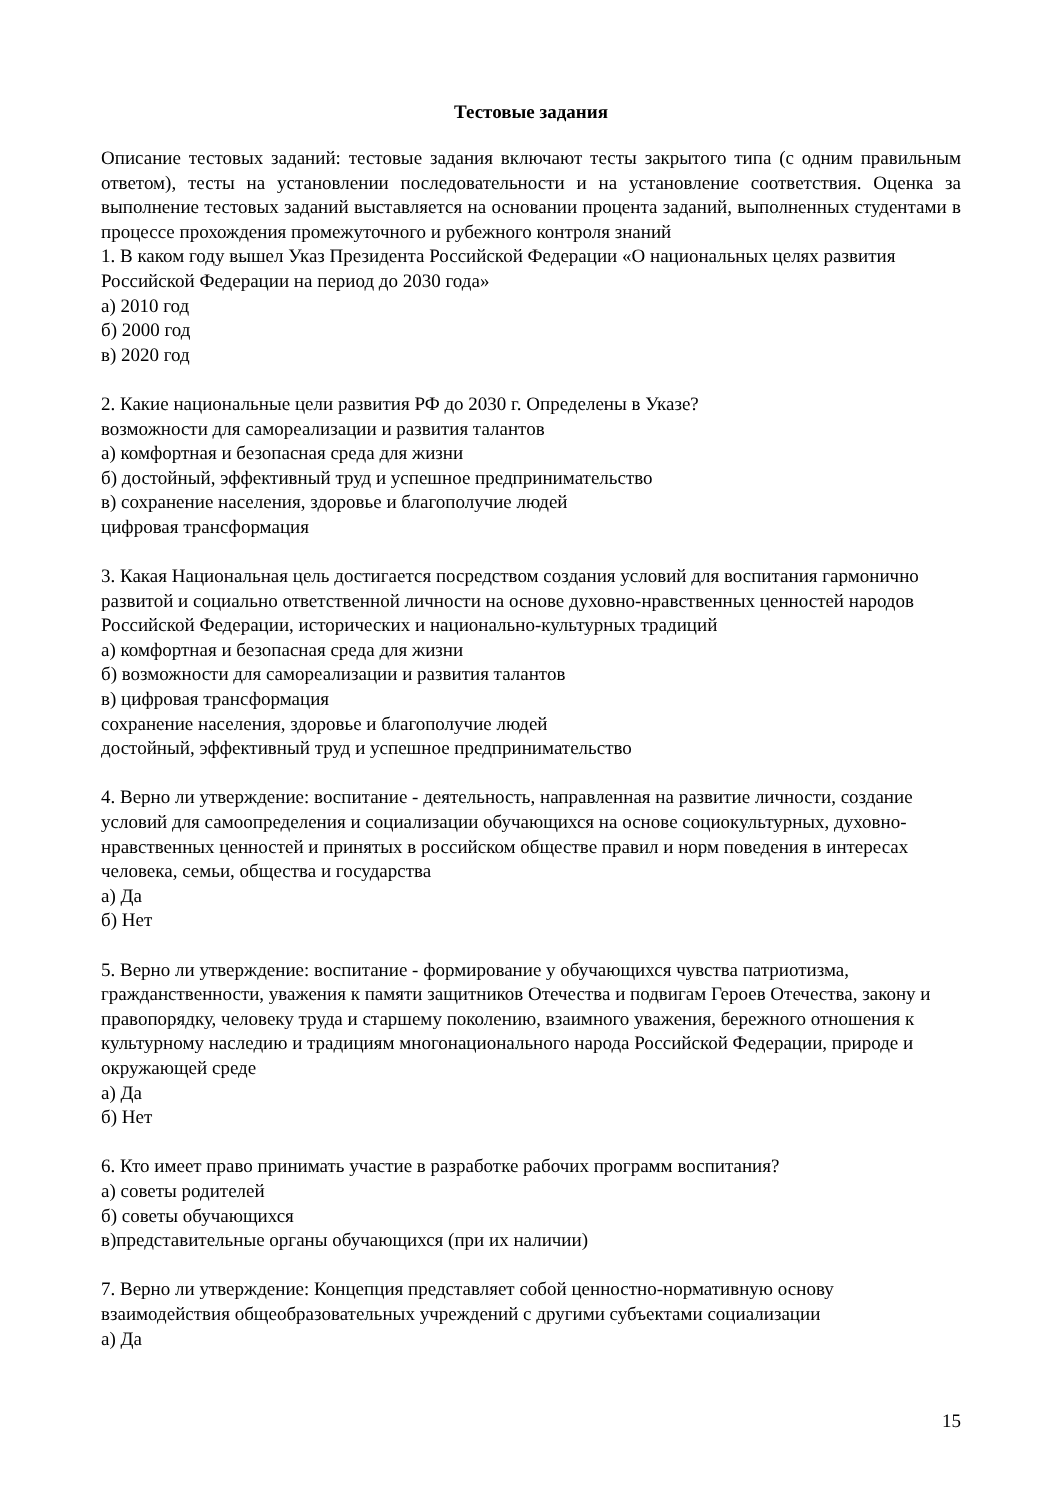Тестовые задания
Описание тестовых заданий: тестовые задания включают тесты закрытого типа (с одним правильным ответом), тесты на установлении последовательности и на установление соответствия. Оценка за выполнение тестовых заданий выставляется на основании процента заданий, выполненных студентами в процессе прохождения промежуточного и рубежного контроля знаний
1. В каком году вышел Указ Президента Российской Федерации «О национальных целях развития Российской Федерации на период до 2030 года»
а) 2010 год
б) 2000 год
в) 2020 год
2. Какие национальные цели развития РФ до 2030 г. Определены в Указе?
возможности для самореализации и развития талантов
а) комфортная и безопасная среда для жизни
б) достойный, эффективный труд и успешное предпринимательство
в) сохранение населения, здоровье и благополучие людей
цифровая трансформация
3. Какая Национальная цель достигается посредством создания условий для воспитания гармонично развитой и социально ответственной личности на основе духовно-нравственных ценностей народов Российской Федерации, исторических и национально-культурных традиций
а) комфортная и безопасная среда для жизни
б) возможности для самореализации и развития талантов
в) цифровая трансформация
сохранение населения, здоровье и благополучие людей
достойный, эффективный труд и успешное предпринимательство
4. Верно ли утверждение: воспитание - деятельность, направленная на развитие личности, создание условий для самоопределения и социализации обучающихся на основе социокультурных, духовно-нравственных ценностей и принятых в российском обществе правил и норм поведения в интересах человека, семьи, общества и государства
а) Да
б) Нет
5. Верно ли утверждение: воспитание - формирование у обучающихся чувства патриотизма, гражданственности, уважения к памяти защитников Отечества и подвигам Героев Отечества, закону и правопорядку, человеку труда и старшему поколению, взаимного уважения, бережного отношения к культурному наследию и традициям многонационального народа Российской Федерации, природе и окружающей среде
а) Да
б) Нет
6. Кто имеет право принимать участие в разработке рабочих программ воспитания?
а) советы родителей
б) советы обучающихся
в)представительные органы обучающихся (при их наличии)
7. Верно ли утверждение: Концепция представляет собой ценностно-нормативную основу взаимодействия общеобразовательных учреждений с другими субъектами социализации
а) Да
15